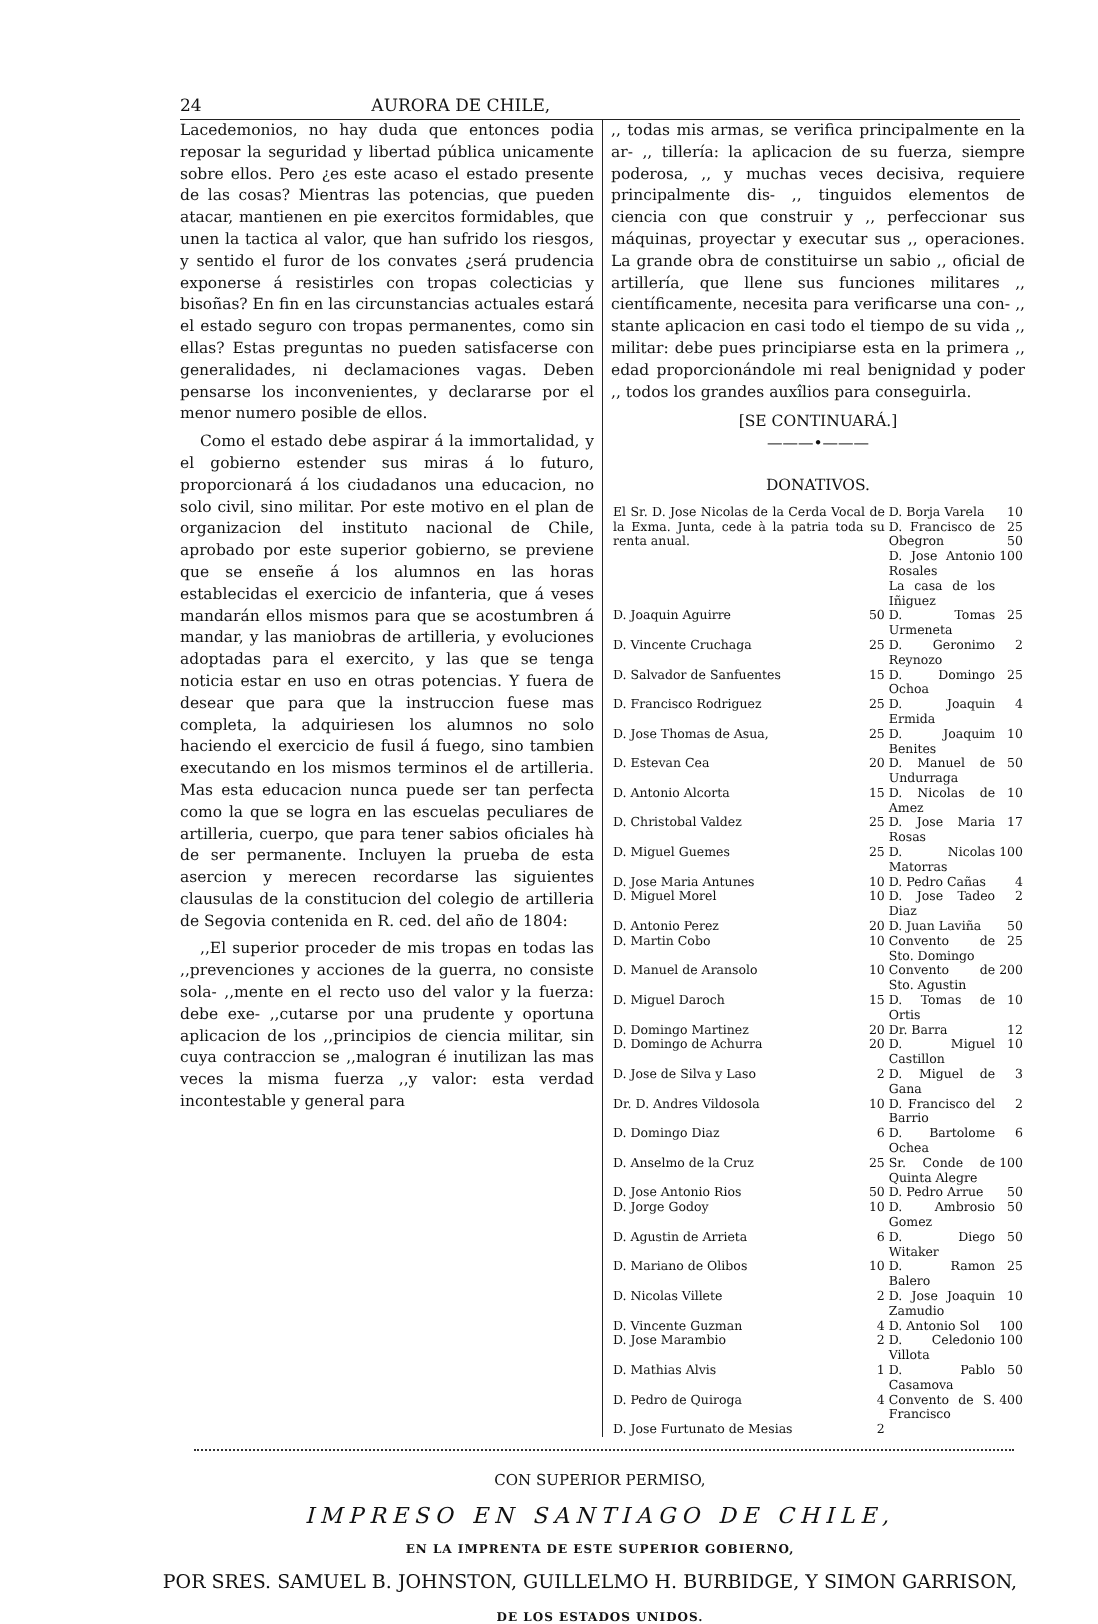24 AURORA DE CHILE,
Lacedemonios, no hay duda que entonces podia reposar la seguridad y libertad pública unicamente sobre ellos. Pero ¿es este acaso el estado presente de las cosas? Mientras las potencias, que pueden atacar, mantienen en pie exercitos formidables, que unen la tactica al valor, que han sufrido los riesgos, y sentido el furor de los convates ¿será prudencia exponerse á resistirles con tropas colecticias y bisoñas? En fin en las circunstancias actuales estará el estado seguro con tropas permanentes, como sin ellas? Estas preguntas no pueden satisfacerse con generalidades, ni declamaciones vagas. Deben pensarse los inconvenientes, y declararse por el menor numero posible de ellos.
Como el estado debe aspirar á la immortalidad, y el gobierno estender sus miras á lo futuro, proporcionará á los ciudadanos una educacion, no solo civil, sino militar. Por este motivo en el plan de organizacion del instituto nacional de Chile, aprobado por este superior gobierno, se previene que se enseñe á los alumnos en las horas establecidas el exercicio de infanteria, que á veses mandarán ellos mismos para que se acostumbren á mandar, y las maniobras de artilleria, y evoluciones adoptadas para el exercito, y las que se tenga noticia estar en uso en otras potencias. Y fuera de desear que para que la instruccion fuese mas completa, la adquiriesen los alumnos no solo haciendo el exercicio de fusil á fuego, sino tambien executando en los mismos terminos el de artilleria. Mas esta educacion nunca puede ser tan perfecta como la que se logra en las escuelas peculiares de artilleria, cuerpo, que para tener sabios oficiales hà de ser permanente. Incluyen la prueba de esta asercion y merecen recordarse las siguientes clausulas de la constitucion del colegio de artilleria de Segovia contenida en R. ced. del año de 1804:
,,El superior proceder de mis tropas en todas las ,,prevenciones y acciones de la guerra, no consiste sola- ,,mente en el recto uso del valor y la fuerza: debe exe- ,,cutarse por una prudente y oportuna aplicacion de los ,,principios de ciencia militar, sin cuya contraccion se ,,malogran é inutilizan las mas veces la misma fuerza ,,y valor: esta verdad incontestable y general para
,, todas mis armas, se verifica principalmente en la ar- ,, tillería: la aplicacion de su fuerza, siempre poderosa, ,, y muchas veces decisiva, requiere principalmente dis- ,, tinguidos elementos de ciencia con que construir y ,, perfeccionar sus máquinas, proyectar y executar sus ,, operaciones. La grande obra de constituirse un sabio ,, oficial de artillería, que llene sus funciones militares ,, científicamente, necesita para verificarse una con- ,, stante aplicacion en casi todo el tiempo de su vida ,, militar: debe pues principiarse esta en la primera ,, edad proporcionándole mi real benignidad y poder ,, todos los grandes auxîlios para conseguirla.
[SE CONTINUARÁ.]
———•———
DONATIVOS.
| El Sr. D. Jose Nicolas de la Cerda Vocal de la Exma. Junta, cede à la patria toda su renta anual. | | D. Borja Varela D. Francisco de Obegron D. Jose Antonio Rosales La casa de los Iñiguez | 10 25 50 100 |
| D. Joaquin Aguirre | 50 | D. Tomas Urmeneta | 25 |
| D. Vincente Cruchaga | 25 | D. Geronimo Reynozo | 2 |
| D. Salvador de Sanfuentes | 15 | D. Domingo Ochoa | 25 |
| D. Francisco Rodriguez | 25 | D. Joaquin Ermida | 4 |
| D. Jose Thomas de Asua, | 25 | D. Joaquim Benites | 10 |
| D. Estevan Cea | 20 | D. Manuel de Undurraga | 50 |
| D. Antonio Alcorta | 15 | D. Nicolas de Amez | 10 |
| D. Christobal Valdez | 25 | D. Jose Maria Rosas | 17 |
| D. Miguel Guemes | 25 | D. Nicolas Matorras | 100 |
| D. Jose Maria Antunes | 10 | D. Pedro Cañas | 4 |
| D. Miguel Morel | 10 | D. Jose Tadeo Diaz | 2 |
| D. Antonio Perez | 20 | D. Juan Laviña | 50 |
| D. Martin Cobo | 10 | Convento de Sto. Domingo | 25 |
| D. Manuel de Aransolo | 10 | Convento de Sto. Agustin | 200 |
| D. Miguel Daroch | 15 | D. Tomas de Ortis | 10 |
| D. Domingo Martinez | 20 | Dr. Barra | 12 |
| D. Domingo de Achurra | 20 | D. Miguel Castillon | 10 |
| D. Jose de Silva y Laso | 2 | D. Miguel de Gana | 3 |
| Dr. D. Andres Vildosola | 10 | D. Francisco del Barrio | 2 |
| D. Domingo Diaz | 6 | D. Bartolome Ochea | 6 |
| D. Anselmo de la Cruz | 25 | Sr. Conde de Quinta Alegre | 100 |
| D. Jose Antonio Rios | 50 | D. Pedro Arrue | 50 |
| D. Jorge Godoy | 10 | D. Ambrosio Gomez | 50 |
| D. Agustin de Arrieta | 6 | D. Diego Witaker | 50 |
| D. Mariano de Olibos | 10 | D. Ramon Balero | 25 |
| D. Nicolas Villete | 2 | D. Jose Joaquin Zamudio | 10 |
| D. Vincente Guzman | 4 | D. Antonio Sol | 100 |
| D. Jose Marambio | 2 | D. Celedonio Villota | 100 |
| D. Mathias Alvis | 1 | D. Pablo Casamova | 50 |
| D. Pedro de Quiroga | 4 | Convento de S. Francisco | 400 |
| D. Jose Furtunato de Mesias | 2 | | |
CON SUPERIOR PERMISO,
IMPRESO EN SANTIAGO DE CHILE,
EN LA IMPRENTA DE ESTE SUPERIOR GOBIERNO,
POR SRES. SAMUEL B. JOHNSTON, GUILLELMO H. BURBIDGE, Y SIMON GARRISON,
DE LOS ESTADOS UNIDOS.